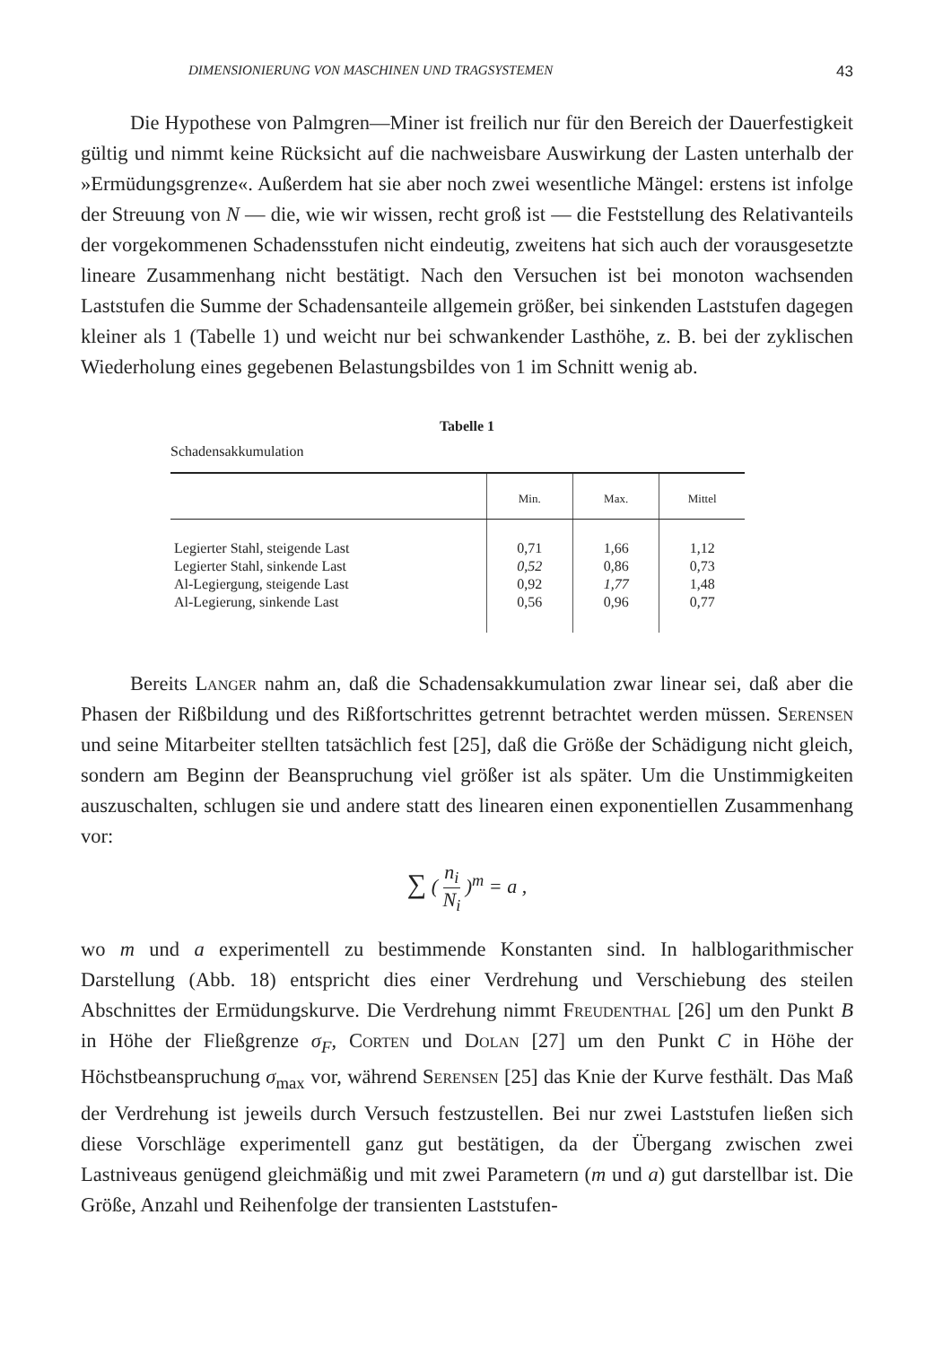DIMENSIONIERUNG VON MASCHINEN UND TRAGSYSTEMEN 43
Die Hypothese von Palmgren—Miner ist freilich nur für den Bereich der Dauerfestigkeit gültig und nimmt keine Rücksicht auf die nachweisbare Auswirkung der Lasten unterhalb der »Ermüdungsgrenze«. Außerdem hat sie aber noch zwei wesentliche Mängel: erstens ist infolge der Streuung von N — die, wie wir wissen, recht groß ist — die Feststellung des Relativanteils der vorgekommenen Schadensstufen nicht eindeutig, zweitens hat sich auch der vorausgesetzte lineare Zusammenhang nicht bestätigt. Nach den Versuchen ist bei monoton wachsenden Laststufen die Summe der Schadensanteile allgemein größer, bei sinkenden Laststufen dagegen kleiner als 1 (Tabelle 1) und weicht nur bei schwankender Lasthöhe, z. B. bei der zyklischen Wiederholung eines gegebenen Belastungsbildes von 1 im Schnitt wenig ab.
Tabelle 1
Schadensakkumulation
| | Min. | Max. | Mittel |
| --- | --- | --- | --- |
| Legierter Stahl, steigende Last | 0,71 | 1,66 | 1,12 |
| Legierter Stahl, sinkende Last | 0,52 | 0,86 | 0,73 |
| Al-Legiergung, steigende Last | 0,92 | 1,77 | 1,48 |
| Al-Legierung, sinkende Last | 0,56 | 0,96 | 0,77 |
Bereits Langer nahm an, daß die Schadensakkumulation zwar linear sei, daß aber die Phasen der Rißbildung und des Rißfortschrittes getrennt betrachtet werden müssen. Serensen und seine Mitarbeiter stellten tatsächlich fest [25], daß die Größe der Schädigung nicht gleich, sondern am Beginn der Beanspruchung viel größer ist als später. Um die Unstimmigkeiten auszuschalten, schlugen sie und andere statt des linearen einen exponentiellen Zusammenhang vor:
∑ ( n<sub>i</sub> N<sub>i</sub> )<sup>m</sup> = a ,
wo m und a experimentell zu bestimmende Konstanten sind. In halblogarithmischer Darstellung (Abb. 18) entspricht dies einer Verdrehung und Verschiebung des steilen Abschnittes der Ermüdungskurve. Die Verdrehung nimmt Freudenthal [26] um den Punkt B in Höhe der Fließgrenze σ<sub>F</sub>, Corten und Dolan [27] um den Punkt C in Höhe der Höchstbeanspruchung σ<sub>max</sub> vor, während Serensen [25] das Knie der Kurve festhält. Das Maß der Verdrehung ist jeweils durch Versuch festzustellen. Bei nur zwei Laststufen ließen sich diese Vorschläge experimentell ganz gut bestätigen, da der Übergang zwischen zwei Lastniveaus genügend gleichmäßig und mit zwei Parametern (m und a) gut darstellbar ist. Die Größe, Anzahl und Reihenfolge der transienten Laststufen-